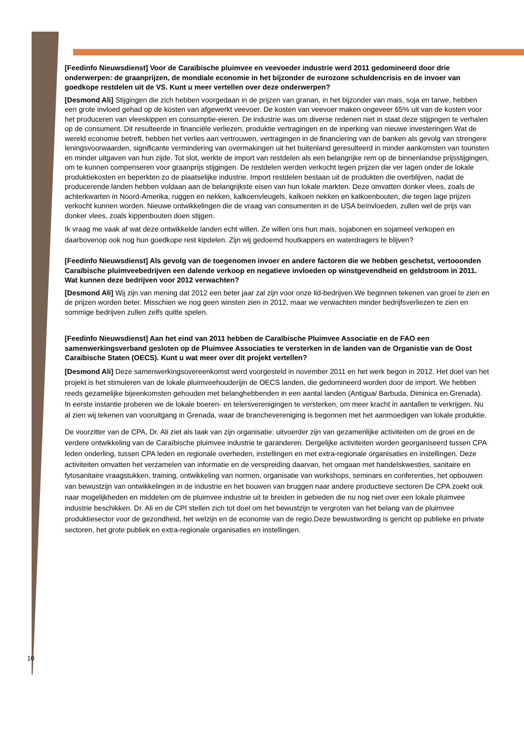[Feedinfo Nieuwsdienst] Voor de Caraïbische pluimvee en veevoeder industrie werd 2011 gedomineerd door drie onderwerpen: de graanprijzen, de mondiale economie in het bijzonder de eurozone schuldencrisis en de invoer van goedkope restdelen uit de VS. Kunt u meer vertellen over deze onderwerpen?
[Desmond Ali] Stijgingen die zich hebben voorgedaan in de prijzen van granan, in het bijzonder van mais, soja en tarwe, hebben een grote invloed gehad op de kosten van afgewerkt veevoer. De kosten van veevoer maken ongeveer 65% uit van de kosten voor het produceren van vleeskippen en consumptie-eieren. De industrie was om diverse redenen niet in staat deze stijgingen te verhalen op de consument. Dit resulteerde in financiële verliezen, produktie vertragingen en de inperking van nieuwe investeringen.Wat de wereld economie betreft, hebben het verlies aan vertrouwen, vertragingen in de financiering van de banken als gevolg van strengere leningsvoorwaarden, significante vermindering van overmakingen uit het buitenland geresulteerd in minder aankomsten van touristen en minder uitgaven van hun zijde. Tot slot, werkte de import van restdelen als een belangrijke rem op de binnenlandse prijsstijgingen, om te kunnen compenseren voor graanprijs stijgingen. De restdelen werden verkocht tegen prijzen die ver lagen onder de lokale produktiekosten en beperkten zo de plaatselijke industrie. Import restdelen bestaan uit de produkten die overblijven, nadat de producerende landen hebben voldaan aan de belangrijkste eisen van hun lokale markten. Deze omvatten donker vlees, zoals de achterkwarten in Noord-Amerika, ruggen en nekken, kalkoenvleugels, kalkoen nekken en kalkoenbouten, die tegen lage prijzen verkocht kunnen worden. Nieuwe ontwikkelingen die de vraag van consumenten in de USA beïnvloeden, zullen wel de prijs van donker vlees, zoals kippenbouten doen stijgen.
Ik vraag me vaak af wat deze ontwikkelde landen echt willen. Ze willen ons hun mais, sojabonen en sojameel verkopen en daarbovenop ook nog hun goedkope rest kipdelen. Zijn wij gedoemd houtkappers en waterdragers te blijven?
[Feedinfo Nieuwsdienst] Als gevolg van de toegenomen invoer en andere factoren die we hebben geschetst, vertooonden Caraïbische pluimveebedrijven een dalende verkoop en negatieve invloeden op winstgevendheid en geldstroom in 2011. Wat kunnen deze bedrijven voor 2012 verwachten?
[Desmond Ali] Wij zijn van mening dat 2012 een beter jaar zal zijn voor onze lid-bedrijven.We beginnen tekenen van groei te zien en de prijzen worden beter. Misschien we nog geen winsten zien in 2012, maar we verwachten minder bedrijfsverliezen te zien en sommige bedrijven zullen zelfs quitte spelen.
[Feedinfo Nieuwsdienst] Aan het eind van 2011 hebben de Caraïbische Pluimvee Associatie en de FAO een samenwerkingsverband gesloten op de Pluimvee Associaties te versterken in de landen van de Organistie van de Oost Caraïbische Staten (OECS). Kunt u wat meer over dit projekt vertellen?
[Desmond Ali] Deze samenwerkingsovereenkomst werd voorgesteld in november 2011 en het werk begon in 2012. Het doel van het projekt is het stimuleren van de lokale pluimveehouderijin de OECS landen, die gedomineerd worden door de import. We hebben reeds gezamelijke bijeenkomsten gehouden met belanghebbenden in een aantal landen (Antigua/ Barbuda, Diminica en Grenada). In eerste instantie proberen we de lokale boeren- en telersverenigingen te versterken, om meer kracht in aantallen te verkrijgen. Nu al zien wij tekenen van vooruitgang in Grenada, waar de branchevereniging is begonnen met het aanmoedigen van lokale produktie.
De voorzitter van de CPA, Dr. Ali ziet als taak van zijn organisatie: uitvoerder zijn van gezamenlijke activiteiten om de groei en de verdere ontwikkeling van de Caraïbische pluimvee industrie te garanderen. Dergelijke activiteiten worden georganiseerd tussen CPA leden onderling, tussen CPA leden en regionale overheden, instellingen en met extra-regionale organisaties en instellingen. Deze activiteiten omvatten het verzamelen van informatie en de verspreiding daarvan, het omgaan met handelskwesties, sanitaire en fytosanitaire vraagstukken, training, ontwikkeling van normen, organisatie van workshops, seminars en conferenties, het opbouwen van bewustzijn van ontwikkelingen in de industrie en het bouwen van bruggen naar andere productieve sectoren De CPA zoekt ook naar mogelijkheden en middelen om de pluimvee industrie uit te breiden in gebieden die nu nog niet over een lokale pluimvee industrie beschikken. Dr. Ali en de CPI stellen zich tot doel om het bewustzijn te vergroten van het belang van de pluimvee produktiesector voor de gezondheid, het welzijn en de economie van de regio.Deze bewustwording is gericht op publieke en private sectoren, het grote publiek en extra-regionale organisaties en instellingen.
10